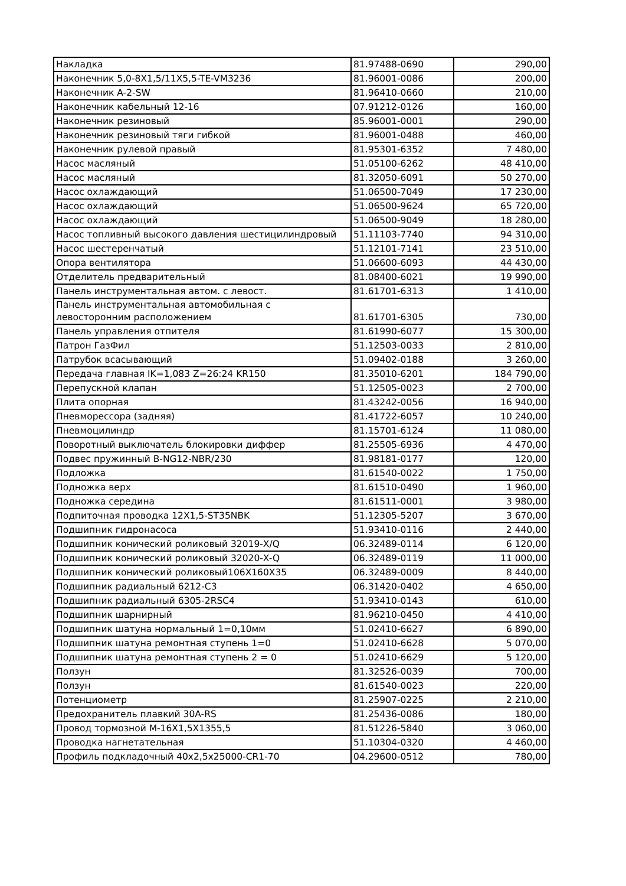| Накладка | 81.97488-0690 | 290,00 |
| Наконечник 5,0-8X1,5/11X5,5-TE-VM3236 | 81.96001-0086 | 200,00 |
| Наконечник A-2-SW | 81.96410-0660 | 210,00 |
| Наконечник кабельный 12-16 | 07.91212-0126 | 160,00 |
| Наконечник резиновый | 85.96001-0001 | 290,00 |
| Наконечник резиновый тяги гибкой | 81.96001-0488 | 460,00 |
| Наконечник рулевой правый | 81.95301-6352 | 7 480,00 |
| Насос масляный | 51.05100-6262 | 48 410,00 |
| Насос масляный | 81.32050-6091 | 50 270,00 |
| Насос охлаждающий | 51.06500-7049 | 17 230,00 |
| Насос охлаждающий | 51.06500-9624 | 65 720,00 |
| Насос охлаждающий | 51.06500-9049 | 18 280,00 |
| Насос топливный высокого давления шестицилиндровый | 51.11103-7740 | 94 310,00 |
| Насос шестеренчатый | 51.12101-7141 | 23 510,00 |
| Опора вентилятора | 51.06600-6093 | 44 430,00 |
| Отделитель предварительный | 81.08400-6021 | 19 990,00 |
| Панель инструментальная автом. с левост. | 81.61701-6313 | 1 410,00 |
| Панель инструментальная автомобильная с левосторонним расположением | 81.61701-6305 | 730,00 |
| Панель управления отпителя | 81.61990-6077 | 15 300,00 |
| Патрон ГазФил | 51.12503-0033 | 2 810,00 |
| Патрубок всасывающий | 51.09402-0188 | 3 260,00 |
| Передача главная IK=1,083 Z=26:24 KR150 | 81.35010-6201 | 184 790,00 |
| Перепускной клапан | 51.12505-0023 | 2 700,00 |
| Плита опорная | 81.43242-0056 | 16 940,00 |
| Пневморессора (задняя) | 81.41722-6057 | 10 240,00 |
| Пневмоцилиндр | 81.15701-6124 | 11 080,00 |
| Поворотный выключатель блокировки диффер | 81.25505-6936 | 4 470,00 |
| Подвес пружинный B-NG12-NBR/230 | 81.98181-0177 | 120,00 |
| Подложка | 81.61540-0022 | 1 750,00 |
| Подножка верх | 81.61510-0490 | 1 960,00 |
| Подножка середина | 81.61511-0001 | 3 980,00 |
| Подпиточная проводка 12X1,5-ST35NBK | 51.12305-5207 | 3 670,00 |
| Подшипник гидронасоса | 51.93410-0116 | 2 440,00 |
| Подшипник конический роликовый 32019-X/Q | 06.32489-0114 | 6 120,00 |
| Подшипник конический роликовый 32020-X-Q | 06.32489-0119 | 11 000,00 |
| Подшипник конический роликовый106X160X35 | 06.32489-0009 | 8 440,00 |
| Подшипник радиальный 6212-C3 | 06.31420-0402 | 4 650,00 |
| Подшипник радиальный 6305-2RSC4 | 51.93410-0143 | 610,00 |
| Подшипник шарнирный | 81.96210-0450 | 4 410,00 |
| Подшипник шатуна нормальный 1=0,10мм | 51.02410-6627 | 6 890,00 |
| Подшипник шатуна ремонтная ступень 1=0 | 51.02410-6628 | 5 070,00 |
| Подшипник шатуна ремонтная ступень 2 = 0 | 51.02410-6629 | 5 120,00 |
| Ползун | 81.32526-0039 | 700,00 |
| Ползун | 81.61540-0023 | 220,00 |
| Потенциометр | 81.25907-0225 | 2 210,00 |
| Предохранитель плавкий 30A-RS | 81.25436-0086 | 180,00 |
| Провод тормозной M-16X1,5X1355,5 | 81.51226-5840 | 3 060,00 |
| Проводка нагнетательная | 51.10304-0320 | 4 460,00 |
| Профиль подкладочный 40x2,5x25000-CR1-70 | 04.29600-0512 | 780,00 |